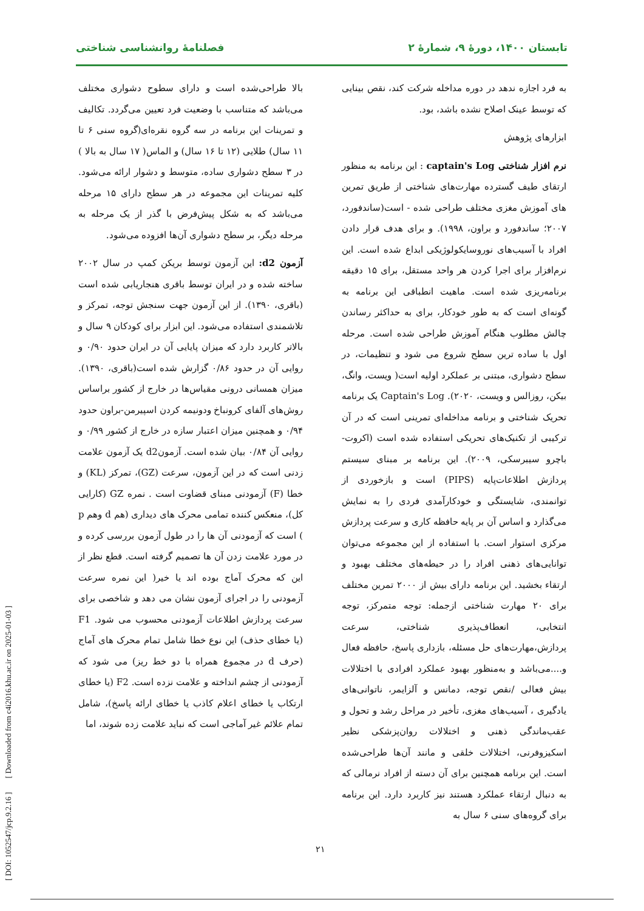تابستان ۱۴۰۰، دورهٔ ۹، شمارهٔ ۲ فصلنامهٔ روانشناسی شناختی
به فرد اجازه ندهد در دوره مداخله شرکت کند، نقص بینایی که توسط عینک اصلاح نشده باشد، بود.
ابزارهای پژوهش
نرم افزار شناختی captain's Log : این برنامه به منظور ارتقای طیف گسترده مهارت‌های شناختی از طریق تمرین های آموزش مغزی مختلف طراحی شده - است(ساندفورد، ۲۰۰۷؛ ساندفورد و براون، ۱۹۹۸). و برای هدف قرار دادن افراد با آسیب‌های نوروسایکولوژیکی ابداع شده است. این نرم‌افزار برای اجرا کردن هر واحد مستقل، برای ۱۵ دقیقه برنامه‌ریزی شده است. ماهیت انطباقی این برنامه به گونه‌ای است که به طور خودکار، برای به حداکثر رساندن چالش مطلوب هنگام آموزش طراحی شده است. مرحله اول با ساده ترین سطح شروع می شود و تنظیمات، در سطح دشواری، مبتنی بر عملکرد اولیه است( ویست، وانگ، بیکن، روزالس و ویست، ۲۰۲۰). Captain's Log یک برنامه تحریک شناختی و برنامه مداخله‌ای تمرینی است که در آن ترکیبی از تکنیک‌های تحریکی استفاده شده است (اکروت-باچرو سیبرسکی، ۲۰۰۹). این برنامه بر مبنای سیستم پردازش اطلاعات‌پایه (PIPS) است و بازخوردی از توانمندی، شایستگی و خودکارآمدی فردی را به نمایش می‌گذارد و اساس آن بر پایه حافظه کاری و سرعت پردازش مرکزی استوار است. با استفاده از این مجموعه می‌توان توانایی‌های ذهنی افراد را در حیطه‌های مختلف بهبود و ارتقاء بخشید. این برنامه دارای بیش از ۲۰۰۰ تمرین مختلف برای ۲۰ مهارت شناختی ازجمله: توجه متمرکز، توجه انتخابی، انعطاف‌پذیری شناختی، سرعت پردازش،مهارت‌های حل مسئله، بازداری پاسخ، حافظه فعال و....می‌باشد و به‌منظور بهبود عملکرد افرادی با اختلالات بیش فعالی /نقص توجه، دمانس و آلزایمر، ناتوانی‌های یادگیری ، آسیب‌های مغزی، تأخیر در مراحل رشد و تحول و عقب‌ماندگی ذهنی و اختلالات روان‌پزشکی نظیر اسکیزوفرنی، اختلالات خلقی و مانند آن‌ها طراحی‌شده است. این برنامه همچنین برای آن دسته از افراد نرمالی که به دنبال ارتقاء عملکرد هستند نیز کاربرد دارد. این برنامه برای گروه‌های سنی ۶ سال به
بالا طراحی‌شده است و دارای سطوح دشواری مختلف می‌باشد که متناسب با وضعیت فرد تعیین می‌گردد. تکالیف و تمرینات این برنامه در سه گروه نقره‌ای(گروه سنی ۶ تا ۱۱ سال) طلایی (۱۲ تا ۱۶ سال) و الماس( ۱۷ سال به بالا ) در ۳ سطح دشواری ساده، متوسط و دشوار ارائه می‌شود. کلیه تمرینات این مجموعه در هر سطح دارای ۱۵ مرحله می‌باشد که به شکل پیش‌فرض با گذر از یک مرحله به مرحله دیگر، بر سطح دشواری آن‌ها افزوده می‌شود.
آزمون d2: این آزمون توسط بریکن کمپ در سال ۲۰۰۲ ساخته شده و در ایران توسط باقری هنجاریابی شده است (باقری، ۱۳۹۰). از این آزمون جهت سنجش توجه، تمرکز و تلاشمندی استفاده می‌شود. این ابزار برای کودکان ۹ سال و بالاتر کاربرد دارد که میزان پایایی آن در ایران حدود ۰/۹۰ و روایی آن در حدود ۰/۸۶ گزارش شده است(باقری، ۱۳۹۰). میزان همسانی درونی مقیاس‌ها در خارج از کشور براساس روش‌های آلفای کرونباخ ودونیمه کردن اسپیرمن-براون حدود ۰/۹۴ و همچنین میزان اعتبار سازه در خارج از کشور ۰/۹۹ و روایی آن ۰/۸۴ بیان شده است. آزمونd2 یک آزمون علامت زدنی است که در این آزمون، سرعت (GZ)، تمرکز (KL) و خطا (F) آزمودنی مبنای قضاوت است . نمره GZ (کارایی کل)، منعکس کننده تمامی محرک های دیداری (هم d وهم p ) است که آزمودنی آن ها را در طول آزمون بررسی کرده و در مورد علامت زدن آن ها تصمیم گرفته است. قطع نظر از این که محرک آماج بوده اند یا خیر( این نمره سرعت آزمودنی را در اجرای آزمون نشان می دهد و شاخصی برای سرعت پردازش اطلاعات آزمودنی محسوب می شود. F1 (یا خطای حذف) این نوع خطا شامل تمام محرک های آماج (حرف d در مجموع همراه با دو خط ریز) می شود که آزمودنی از چشم انداخته و علامت نزده است. F2 (یا خطای ارتکاب یا خطای اعلام کاذب یا خطای ارائه پاسخ)، شامل تمام علائم غیر آماجی است که نباید علامت زده شوند، اما
۲۱
[ DOI: 1052547/jcp.9.2.16 ] [ Downloaded from c4i2016.khu.ac.ir on 2025-01-03 ]